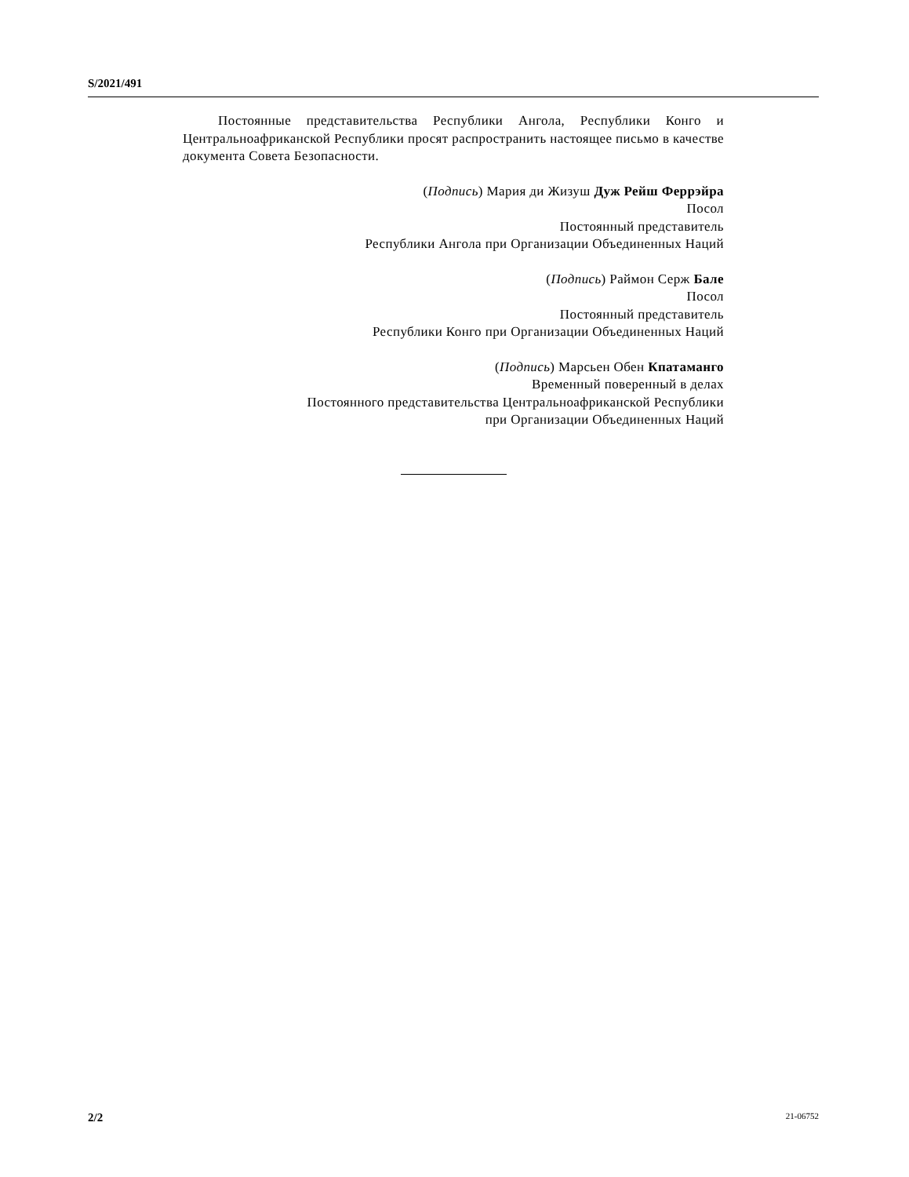S/2021/491
Постоянные представительства Республики Ангола, Республики Конго и Центральноафриканской Республики просят распространить настоящее письмо в качестве документа Совета Безопасности.
(Подпись) Мария ди Жизуш Дуж Рейш Феррэйра
Посол
Постоянный представитель
Республики Ангола при Организации Объединенных Наций
(Подпись) Раймон Серж Бале
Посол
Постоянный представитель
Республики Конго при Организации Объединенных Наций
(Подпись) Марсьен Обен Кпатаманго
Временный поверенный в делах
Постоянного представительства Центральноафриканской Республики
при Организации Объединенных Наций
2/2 21-06752